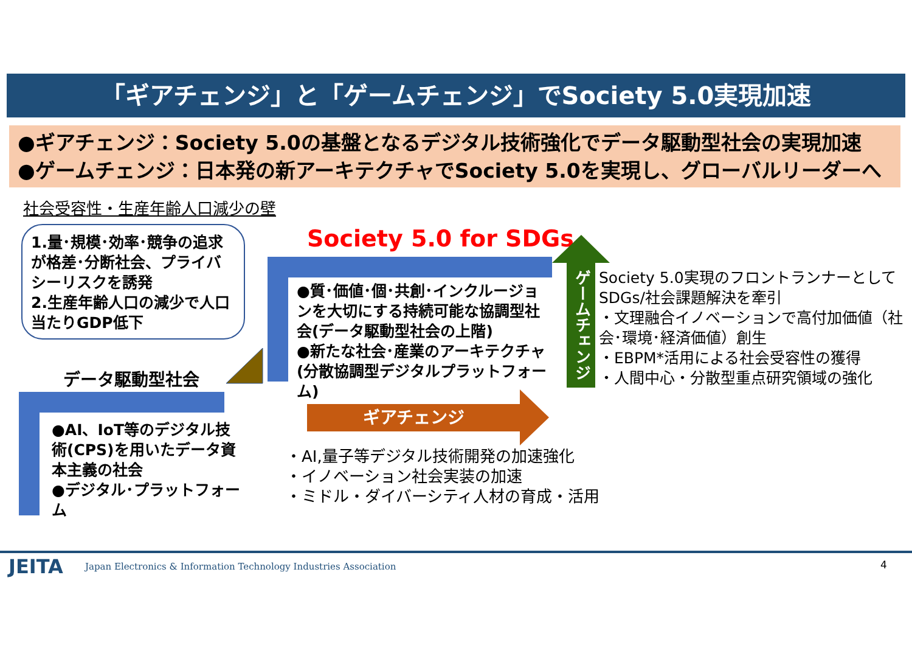「ギアチェンジ」と「ゲームチェンジ」でSociety 5.0実現加速
●ギアチェンジ：Society 5.0の基盤となるデジタル技術強化でデータ駆動型社会の実現加速
●ゲームチェンジ：日本発の新アーキテクチャでSociety 5.0を実現し、グローバルリーダーへ
社会受容性・生産年齢人口減少の壁
1.量･規模･効率･競争の追求が格差･分断社会、プライバシーリスクを誘発
2.生産年齢人口の減少で人口当たりGDP低下
Society 5.0 for SDGs
データ駆動型社会
●質･価値･個･共創･インクルージョンを大切にする持続可能な協調型社会(データ駆動型社会の上階)
●新たな社会･産業のアーキテクチャ(分散協調型デジタルプラットフォーム)
●AI、IoT等のデジタル技術(CPS)を用いたデータ資本主義の社会
●デジタル･プラットフォーム
ギアチェンジ
ゲームチェンジ
Society 5.0実現のフロントランナーとしてSDGs/社会課題解決を牽引
・文理融合イノベーションで高付加価値（社会･環境･経済価値）創生
・EBPM*活用による社会受容性の獲得
・人間中心・分散型重点研究領域の強化
・AI,量子等デジタル技術開発の加速強化
・イノベーション社会実装の加速
・ミドル・ダイバーシティ人材の育成・活用
JEITA
Japan Electronics & Information Technology Industries Association
4